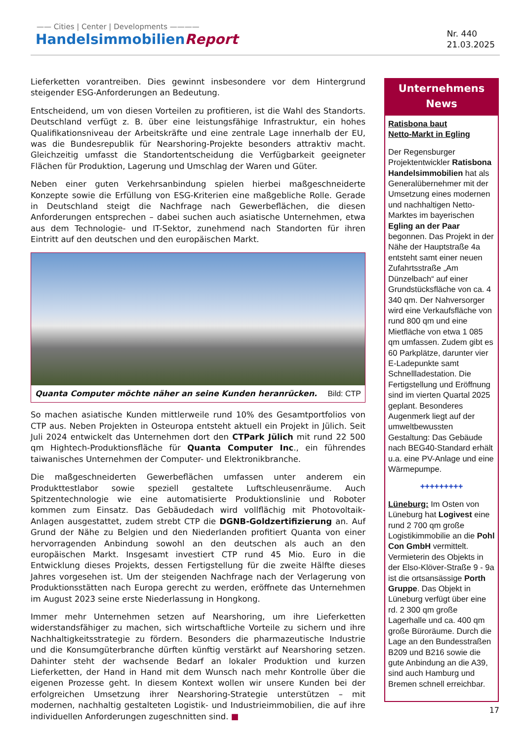—— Cities | Center | Developments ————
HandelsimmobilienReport
Nr. 440
21.03.2025
Lieferketten vorantreiben. Dies gewinnt insbesondere vor dem Hintergrund steigender ESG-Anforderungen an Bedeutung.
Entscheidend, um von diesen Vorteilen zu profitieren, ist die Wahl des Standorts. Deutschland verfügt z. B. über eine leistungsfähige Infrastruktur, ein hohes Qualifikationsniveau der Arbeitskräfte und eine zentrale Lage innerhalb der EU, was die Bundesrepublik für Nearshoring-Projekte besonders attraktiv macht. Gleichzeitig umfasst die Standortentscheidung die Verfügbarkeit geeigneter Flächen für Produktion, Lagerung und Umschlag der Waren und Güter.
Neben einer guten Verkehrsanbindung spielen hierbei maßgeschneiderte Konzepte sowie die Erfüllung von ESG-Kriterien eine maßgebliche Rolle. Gerade in Deutschland steigt die Nachfrage nach Gewerbeflächen, die diesen Anforderungen entsprechen – dabei suchen auch asiatische Unternehmen, etwa aus dem Technologie- und IT-Sektor, zunehmend nach Standorten für ihren Eintritt auf den deutschen und den europäischen Markt.
Quanta Computer möchte näher an seine Kunden heranrücken. Bild: CTP
So machen asiatische Kunden mittlerweile rund 10% des Gesamtportfolios von CTP aus. Neben Projekten in Osteuropa entsteht aktuell ein Projekt in Jülich. Seit Juli 2024 entwickelt das Unternehmen dort den CTPark Jülich mit rund 22 500 qm Hightech-Produktionsfläche für Quanta Computer Inc., ein führendes taiwanisches Unternehmen der Computer- und Elektronikbranche.
Die maßgeschneiderten Gewerbeflächen umfassen unter anderem ein Produkttestlabor sowie speziell gestaltete Luftschleusenräume. Auch Spitzentechnologie wie eine automatisierte Produktionslinie und Roboter kommen zum Einsatz. Das Gebäudedach wird vollflächig mit Photovoltaik-Anlagen ausgestattet, zudem strebt CTP die DGNB-Goldzertifizierung an. Auf Grund der Nähe zu Belgien und den Niederlanden profitiert Quanta von einer hervorragenden Anbindung sowohl an den deutschen als auch an den europäischen Markt. Insgesamt investiert CTP rund 45 Mio. Euro in die Entwicklung dieses Projekts, dessen Fertigstellung für die zweite Hälfte dieses Jahres vorgesehen ist. Um der steigenden Nachfrage nach der Verlagerung von Produktionsstätten nach Europa gerecht zu werden, eröffnete das Unternehmen im August 2023 seine erste Niederlassung in Hongkong.
Immer mehr Unternehmen setzen auf Nearshoring, um ihre Lieferketten widerstandsfähiger zu machen, sich wirtschaftliche Vorteile zu sichern und ihre Nachhaltigkeitsstrategie zu fördern. Besonders die pharmazeutische Industrie und die Konsumgüterbranche dürften künftig verstärkt auf Nearshoring setzen. Dahinter steht der wachsende Bedarf an lokaler Produktion und kurzen Lieferketten, der Hand in Hand mit dem Wunsch nach mehr Kontrolle über die eigenen Prozesse geht. In diesem Kontext wollen wir unsere Kunden bei der erfolgreichen Umsetzung ihrer Nearshoring-Strategie unterstützen – mit modernen, nachhaltig gestalteten Logistik- und Industrieimmobilien, die auf ihre individuellen Anforderungen zugeschnitten sind. ■
Unternehmens
News
Ratisbona baut
Netto-Markt in Egling
Der Regensburger Projektentwickler Ratisbona Handelsimmobilien hat als Generalübernehmer mit der Umsetzung eines modernen und nachhaltigen Netto-Marktes im bayerischen Egling an der Paar begonnen. Das Projekt in der Nähe der Hauptstraße 4a entsteht samt einer neuen Zufahrtsstraße „Am Dünzelbach“ auf einer Grundstücksfläche von ca. 4 340 qm. Der Nahversorger wird eine Verkaufsfläche von rund 800 qm und eine Mietfläche von etwa 1 085 qm umfassen. Zudem gibt es 60 Parkplätze, darunter vier E-Ladepunkte samt Schnellladestation. Die Fertigstellung und Eröffnung sind im vierten Quartal 2025 geplant. Besonderes Augenmerk liegt auf der umweltbewussten Gestaltung: Das Gebäude nach BEG40-Standard erhält u.a. eine PV-Anlage und eine Wärmepumpe.
+++++++++
Lüneburg: Im Osten von Lüneburg hat Logivest eine rund 2 700 qm große Logistikimmobilie an die Pohl Con GmbH vermittelt. Vermieterin des Objekts in der Elso-Klöver-Straße 9 - 9a ist die ortsansässige Porth Gruppe. Das Objekt in Lüneburg verfügt über eine rd. 2 300 qm große Lagerhalle und ca. 400 qm große Büroräume. Durch die Lage an den Bundesstraßen B209 und B216 sowie die gute Anbindung an die A39, sind auch Hamburg und Bremen schnell erreichbar.
17